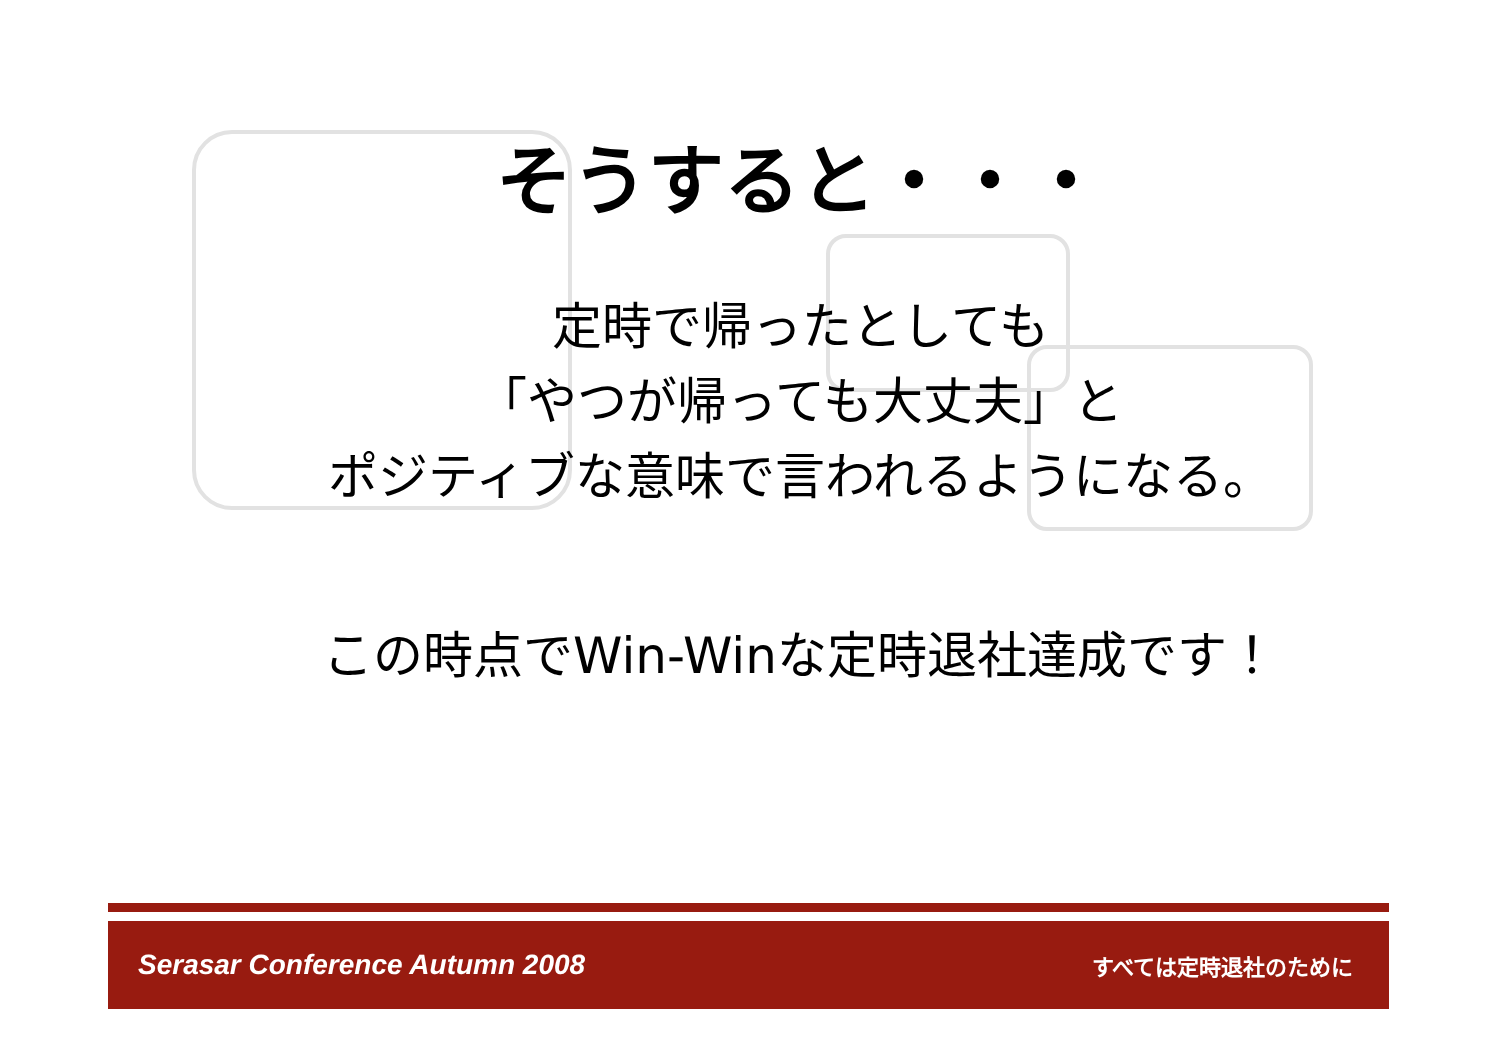そうすると・・・
定時で帰ったとしても
「やつが帰っても大丈夫」と
ポジティブな意味で言われるようになる。
この時点でWin-Winな定時退社達成です！
Serasar Conference Autumn 2008 すべては定時退社のために